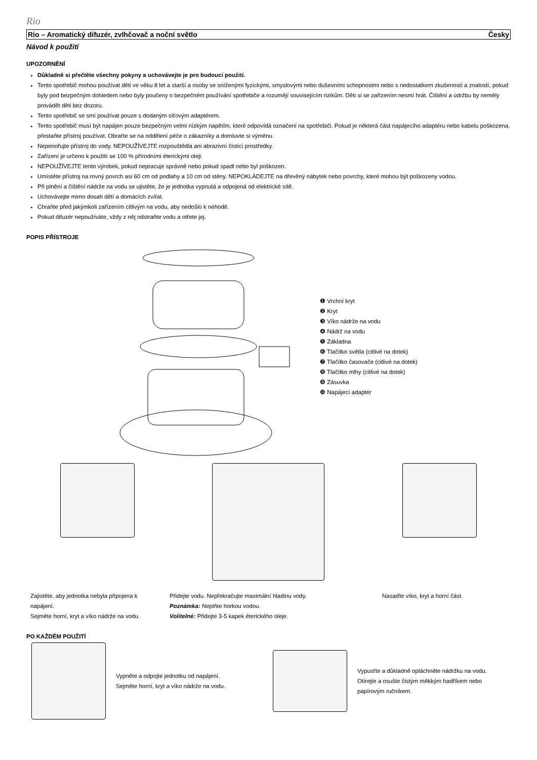Rio
Rio – Aromatický difuzér, zvlhčovač a noční světlo Česky
Návod k použití
UPOZORNĚNÍ
Důkladně si přečtěte všechny pokyny a uchovávejte je pro budoucí použití.
Tento spotřebič mohou používat děti ve věku 8 let a starší a osoby se sníženými fyzickými, smyslovými nebo duševními schopnostmi nebo s nedostatkem zkušeností a znalostí, pokud byly pod bezpečným dohledem nebo byly poučeny o bezpečném používání spotřebiče a rozumějí souvisejícím rizikům. Děti si se zařízením nesmí hrát. Čištění a údržbu by neměly provádět děti bez dozoru.
Tento spotřebič se smí používat pouze s dodaným síťovým adaptérem.
Tento spotřebič musí být napájen pouze bezpečným velmi nízkým napětím, které odpovídá označení na spotřebiči. Pokud je některá část napájecího adaptéru nebo kabelu poškozena, přestaňte přístroj používat. Obraťte se na oddělení péče o zákazníky a domluvte si výměnu.
Neponořujte přístroj do vody. NEPOUŽÍVEJTE rozpouštědla ani abrazivní čisticí prostředky.
Zařízení je určeno k použití se 100 % přírodními éterickými oleji.
NEPOUŽÍVEJTE tento výrobek, pokud nepracuje správně nebo pokud spadl nebo byl poškozen.
Umístěte přístroj na rovný povrch asi 60 cm od podlahy a 10 cm od stěny. NEPOKLÁDEJTE na dřevěný nábytek nebo povrchy, které mohou být poškozeny vodou.
Při plnění a čištění nádrže na vodu se ujistěte, že je jednotka vypnutá a odpojená od elektrické sítě.
Uchovávejte mimo dosah dětí a domácích zvířat.
Chraňte před jakýmkoli zařízením citlivým na vodu, aby nedošlo k nehodě.
Pokud difuzér nepoužíváte, vždy z něj odstraňte vodu a otřete jej.
POPIS PŘÍSTROJE
❶ Vrchní kryt
❷ Kryt
❸ Víko nádrže na vodu
❹ Nádrž na vodu
❺ Základna
❻ Tlačítko světla (citlivé na dotek)
❼ Tlačítko časovače (citlivé na dotek)
❽ Tlačítko mlhy (citlivé na dotek)
❾ Zásuvka
❿ Napájecí adaptér
Zajistěte, aby jednotka nebyla připojena k napájení.
Sejměte horní, kryt a víko nádrže na vodu.
Přidejte vodu. Nepřekračujte maximální hladinu vody.
Poznámka: Neplňte horkou vodou.
Volitelné: Přidejte 3-5 kapek éterického oleje.
Nasaďte víko, kryt a horní část.
PO KAŽDÉM POUŽITÍ
Vypněte a odpojte jednotku od napájení.
Sejměte horní, kryt a víko nádrže na vodu.
Vypusťte a důkladně opláchněte nádržku na vodu.
Otírejte a osušte čistým měkkým hadříkem nebo
papírovým ručníkem.